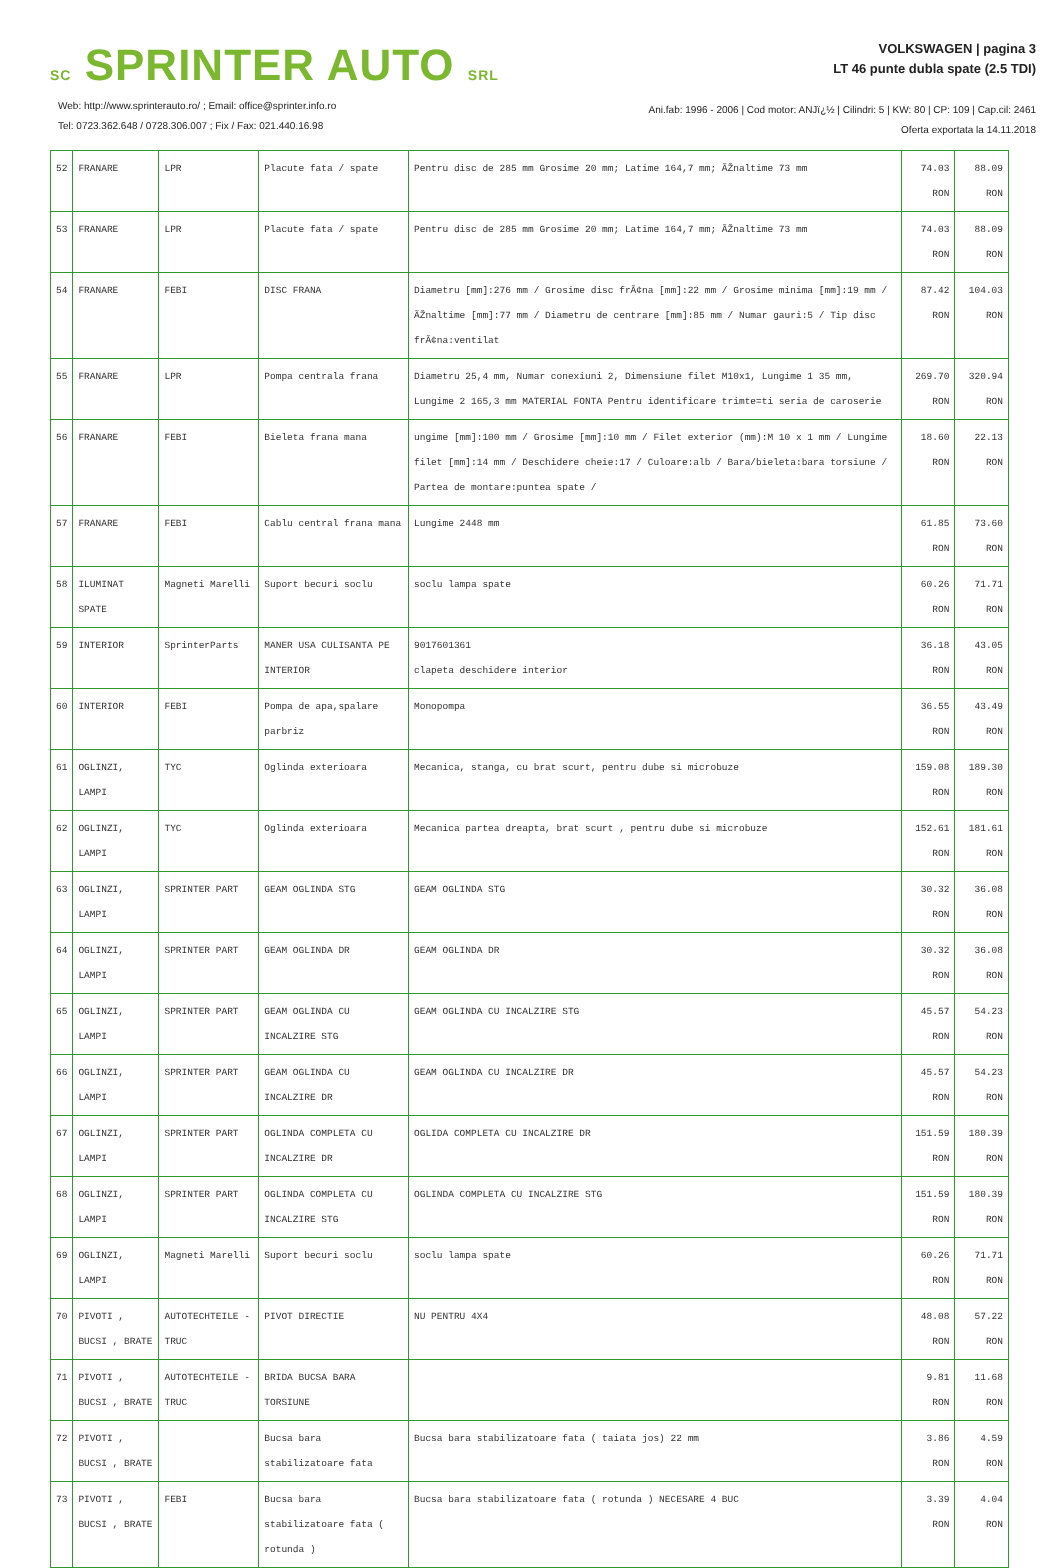SC SPRINTER AUTO SRL
Web: http://www.sprinterauto.ro/ ; Email: office@sprinter.info.ro
Tel: 0723.362.648 / 0728.306.007 ; Fix / Fax: 021.440.16.98
VOLKSWAGEN | pagina 3
LT 46 punte dubla spate (2.5 TDI)
Ani.fab: 1996 - 2006 | Cod motor: ANJï¿½ | Cilindri: 5 | KW: 80 | CP: 109 | Cap.cil: 2461
Oferta exportata la 14.11.2018
| 52 | FRANARE | LPR | Placute fata / spate | Pentru disc de 285 mm Grosime 20 mm; Latime 164,7 mm; ÃŽnaltime 73 mm | 74.03 RON | 88.09 RON |
| 53 | FRANARE | LPR | Placute fata / spate | Pentru disc de 285 mm Grosime 20 mm; Latime 164,7 mm; ÃŽnaltime 73 mm | 74.03 RON | 88.09 RON |
| 54 | FRANARE | FEBI | DISC FRANA | Diametru [mm]:276 mm / Grosime disc frÃ¢na [mm]:22 mm / Grosime minima [mm]:19 mm / ÃŽnaltime [mm]:77 mm / Diametru de centrare [mm]:85 mm / Numar gauri:5 / Tip disc frÃ¢na:ventilat | 87.42 RON | 104.03 RON |
| 55 | FRANARE | LPR | Pompa centrala frana | Diametru 25,4 mm, Numar conexiuni 2, Dimensiune filet M10x1, Lungime 1 35 mm, Lungime 2 165,3 mm MATERIAL FONTA Pentru identificare trimte=ti seria de caroserie | 269.70 RON | 320.94 RON |
| 56 | FRANARE | FEBI | Bieleta frana mana | ungime [mm]:100 mm / Grosime [mm]:10 mm / Filet exterior (mm):M 10 x 1 mm / Lungime filet [mm]:14 mm / Deschidere cheie:17 / Culoare:alb / Bara/bieleta:bara torsiune / Partea de montare:puntea spate / | 18.60 RON | 22.13 RON |
| 57 | FRANARE | FEBI | Cablu central frana mana | Lungime 2448 mm | 61.85 RON | 73.60 RON |
| 58 | ILUMINAT SPATE | Magneti Marelli | Suport becuri soclu | soclu lampa spate | 60.26 RON | 71.71 RON |
| 59 | INTERIOR | SprinterParts | MANER USA CULISANTA PE INTERIOR | 9017601361 clapeta deschidere interior | 36.18 RON | 43.05 RON |
| 60 | INTERIOR | FEBI | Pompa de apa,spalare parbriz | Monopompa | 36.55 RON | 43.49 RON |
| 61 | OGLINZI, LAMPI | TYC | Oglinda exterioara | Mecanica, stanga, cu brat scurt, pentru dube si microbuze | 159.08 RON | 189.30 RON |
| 62 | OGLINZI, LAMPI | TYC | Oglinda exterioara | Mecanica partea dreapta, brat scurt , pentru dube si microbuze | 152.61 RON | 181.61 RON |
| 63 | OGLINZI, LAMPI | SPRINTER PART | GEAM OGLINDA STG | GEAM OGLINDA STG | 30.32 RON | 36.08 RON |
| 64 | OGLINZI, LAMPI | SPRINTER PART | GEAM OGLINDA DR | GEAM OGLINDA DR | 30.32 RON | 36.08 RON |
| 65 | OGLINZI, LAMPI | SPRINTER PART | GEAM OGLINDA CU INCALZIRE STG | GEAM OGLINDA CU INCALZIRE STG | 45.57 RON | 54.23 RON |
| 66 | OGLINZI, LAMPI | SPRINTER PART | GEAM OGLINDA CU INCALZIRE DR | GEAM OGLINDA CU INCALZIRE DR | 45.57 RON | 54.23 RON |
| 67 | OGLINZI, LAMPI | SPRINTER PART | OGLINDA COMPLETA CU INCALZIRE DR | OGLIDA COMPLETA CU INCALZIRE DR | 151.59 RON | 180.39 RON |
| 68 | OGLINZI, LAMPI | SPRINTER PART | OGLINDA COMPLETA CU INCALZIRE STG | OGLINDA COMPLETA CU INCALZIRE STG | 151.59 RON | 180.39 RON |
| 69 | OGLINZI, LAMPI | Magneti Marelli | Suport becuri soclu | soclu lampa spate | 60.26 RON | 71.71 RON |
| 70 | PIVOTI , BUCSI , BRATE | AUTOTECHTEILE - TRUC | PIVOT DIRECTIE | NU PENTRU 4X4 | 48.08 RON | 57.22 RON |
| 71 | PIVOTI , BUCSI , BRATE | AUTOTECHTEILE - TRUC | BRIDA BUCSA BARA TORSIUNE | | 9.81 RON | 11.68 RON |
| 72 | PIVOTI , BUCSI , BRATE | | Bucsa bara stabilizatoare fata | Bucsa bara stabilizatoare fata ( taiata jos) 22 mm | 3.86 RON | 4.59 RON |
| 73 | PIVOTI , BUCSI , BRATE | FEBI | Bucsa bara stabilizatoare fata ( rotunda ) | Bucsa bara stabilizatoare fata ( rotunda ) NECESARE 4 BUC | 3.39 RON | 4.04 RON |